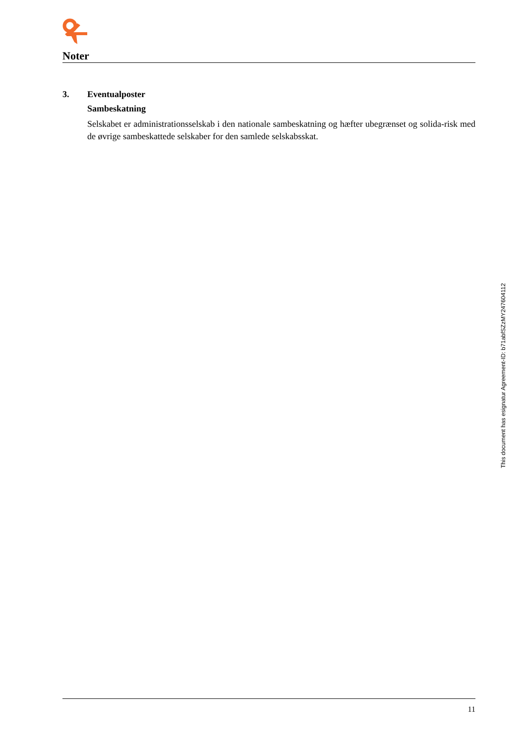Noter
3. Eventualposter
Sambeskatning
Selskabet er administrationsselskab i den nationale sambeskatning og hæfter ubegrænset og solida-risk med de øvrige sambeskattede selskaber for den samlede selskabsskat.
This document has esignatur Agreement-ID: b71abfSZzMY247604112
11